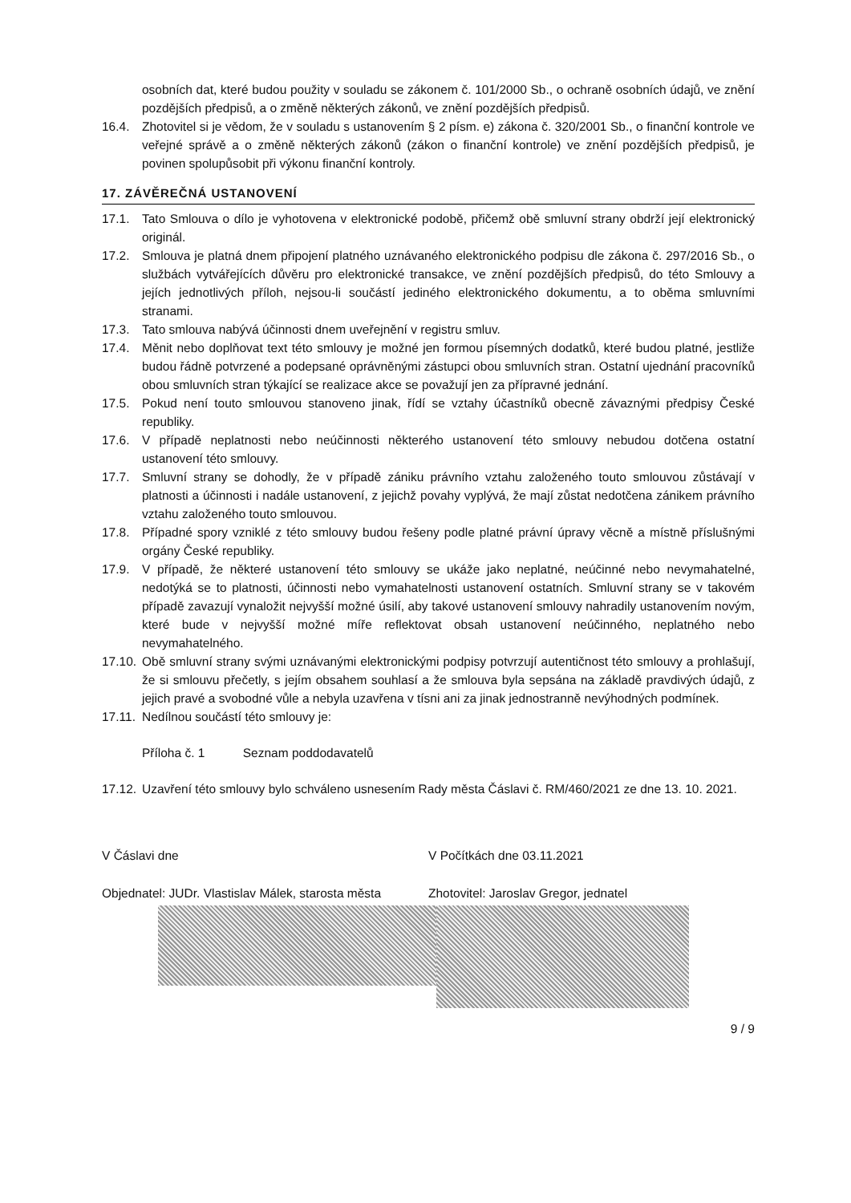osobních dat, které budou použity v souladu se zákonem č. 101/2000 Sb., o ochraně osobních údajů, ve znění pozdějších předpisů, a o změně některých zákonů, ve znění pozdějších předpisů.
16.4. Zhotovitel si je vědom, že v souladu s ustanovením § 2 písm. e) zákona č. 320/2001 Sb., o finanční kontrole ve veřejné správě a o změně některých zákonů (zákon o finanční kontrole) ve znění pozdějších předpisů, je povinen spolupůsobit při výkonu finanční kontroly.
17. ZÁVĚREČNÁ USTANOVENÍ
17.1. Tato Smlouva o dílo je vyhotovena v elektronické podobě, přičemž obě smluvní strany obdrží její elektronický originál.
17.2. Smlouva je platná dnem připojení platného uznávaného elektronického podpisu dle zákona č. 297/2016 Sb., o službách vytvářejících důvěru pro elektronické transakce, ve znění pozdějších předpisů, do této Smlouvy a jejích jednotlivých příloh, nejsou-li součástí jediného elektronického dokumentu, a to oběma smluvními stranami.
17.3. Tato smlouva nabývá účinnosti dnem uveřejnění v registru smluv.
17.4. Měnit nebo doplňovat text této smlouvy je možné jen formou písemných dodatků, které budou platné, jestliže budou řádně potvrzené a podepsané oprávněnými zástupci obou smluvních stran. Ostatní ujednání pracovníků obou smluvních stran týkající se realizace akce se považují jen za přípravné jednání.
17.5. Pokud není touto smlouvou stanoveno jinak, řídí se vztahy účastníků obecně závaznými předpisy České republiky.
17.6. V případě neplatnosti nebo neúčinnosti některého ustanovení této smlouvy nebudou dotčena ostatní ustanovení této smlouvy.
17.7. Smluvní strany se dohodly, že v případě zániku právního vztahu založeného touto smlouvou zůstávají v platnosti a účinnosti i nadále ustanovení, z jejichž povahy vyplývá, že mají zůstat nedotčena zánikem právního vztahu založeného touto smlouvou.
17.8. Případné spory vzniklé z této smlouvy budou řešeny podle platné právní úpravy věcně a místně příslušnými orgány České republiky.
17.9. V případě, že některé ustanovení této smlouvy se ukáže jako neplatné, neúčinné nebo nevymahatelné, nedotýká se to platnosti, účinnosti nebo vymahatelnosti ustanovení ostatních. Smluvní strany se v takovém případě zavazují vynaložit nejvyšší možné úsilí, aby takové ustanovení smlouvy nahradily ustanovením novým, které bude v nejvyšší možné míře reflektovat obsah ustanovení neúčinného, neplatného nebo nevymahatelného.
17.10. Obě smluvní strany svými uznávanými elektronickými podpisy potvrzují autentičnost této smlouvy a prohlašují, že si smlouvu přečetly, s jejím obsahem souhlasí a že smlouva byla sepsána na základě pravdivých údajů, z jejich pravé a svobodné vůle a nebyla uzavřena v tísni ani za jinak jednostranně nevýhodných podmínek.
17.11. Nedílnou součástí této smlouvy je:
Příloha č. 1 Seznam poddodavatelů
17.12. Uzavření této smlouvy bylo schváleno usnesením Rady města Čáslavi č. RM/460/2021 ze dne 13. 10. 2021.
V Čáslavi dne V Počítkách dne 03.11.2021
Objednatel: JUDr. Vlastislav Málek, starosta města
Zhotovitel: Jaroslav Gregor, jednatel
9 / 9